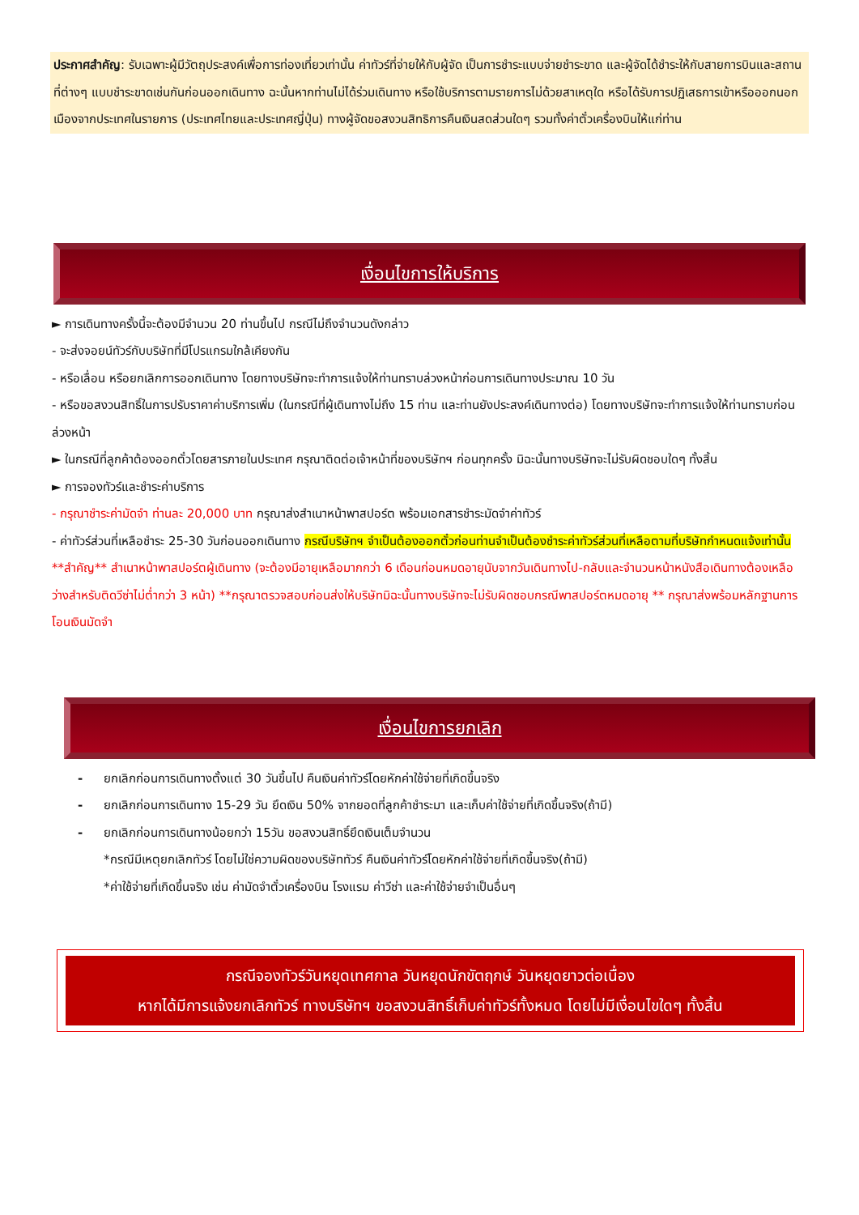ประกาศสำคัญ: รับเฉพาะผู้มีวัตถุประสงค์เพื่อการท่องเที่ยวเท่านั้น ค่าทัวร์ที่จ่ายให้กับผู้จัด เป็นการชำระแบบจ่ายชำระขาด และผู้จัดได้ชำระให้กับสายการบินและสถานที่ต่างๆ แบบชำระขาดเช่นกันก่อนออกเดินทาง ฉะนั้นหากท่านไม่ได้ร่วมเดินทาง หรือใช้บริการตามรายการไม่ด้วยสาเหตุใด หรือได้รับการปฏิเสธการเข้าหรือออกนอกเมืองจากประเทศในรายการ (ประเทศไทยและประเทศญี่ปุ่น) ทางผู้จัดขอสงวนสิทธิการคืนเงินสดส่วนใดๆ รวมทั้งค่าตั๋วเครื่องบินให้แก่ท่าน
เงื่อนไขการให้บริการ
► การเดินทางครั้งนี้จะต้องมีจำนวน 20 ท่านขึ้นไป กรณีไม่ถึงจำนวนดังกล่าว
- จะส่งจอยน์ทัวร์กับบริษัทที่มีโปรแกรมใกล้เคียงกัน
- หรือเลื่อน หรือยกเลิกการออกเดินทาง โดยทางบริษัทจะทำการแจ้งให้ท่านทราบล่วงหน้าก่อนการเดินทางประมาณ 10 วัน
- หรือขอสงวนสิทธิ์ในการปรับราคาค่าบริการเพิ่ม (ในกรณีที่ผู้เดินทางไม่ถึง 15 ท่าน และท่านยังประสงค์เดินทางต่อ) โดยทางบริษัทจะทำการแจ้งให้ท่านทราบก่อนล่วงหน้า
► ในกรณีที่ลูกค้าต้องออกตั๋วโดยสารภายในประเทศ กรุณาติดต่อเจ้าหน้าที่ของบริษัทฯ ก่อนทุกครั้ง มิฉะนั้นทางบริษัทจะไม่รับผิดชอบใดๆ ทั้งสิ้น
► การจองทัวร์และชำระค่าบริการ
- กรุณาชำระค่ามัดจำ ท่านละ 20,000 บาท กรุณาส่งสำเนาหน้าพาสปอร์ต พร้อมเอกสารชำระมัดจำค่าทัวร์
- ค่าทัวร์ส่วนที่เหลือชำระ 25-30 วันก่อนออกเดินทาง กรณีบริษัทฯ จำเป็นต้องออกตั๋วก่อนท่านจำเป็นต้องชำระค่าทัวร์ส่วนที่เหลือตามที่บริษัทกำหนดแจ้งเท่านั้น
**สำคัญ** สำเนาหน้าพาสปอร์ตผู้เดินทาง (จะต้องมีอายุเหลือมากกว่า 6 เดือนก่อนหมดอายุนับจากวันเดินทางไป-กลับและจำนวนหน้าหนังสือเดินทางต้องเหลือว่างสำหรับติดวีซ่าไม่ต่ำกว่า 3 หน้า) **กรุณาตรวจสอบก่อนส่งให้บริษัทมิฉะนั้นทางบริษัทจะไม่รับผิดชอบกรณีพาสปอร์ตหมดอายุ ** กรุณาส่งพร้อมหลักฐานการโอนเงินมัดจำ
เงื่อนไขการยกเลิก
- ยกเลิกก่อนการเดินทางตั้งแต่ 30 วันขึ้นไป คืนเงินค่าทัวร์โดยหักค่าใช้จ่ายที่เกิดขึ้นจริง
- ยกเลิกก่อนการเดินทาง 15-29 วัน ยึดเงิน 50% จากยอดที่ลูกค้าชำระมา และเก็บค่าใช้จ่ายที่เกิดขึ้นจริง(ถ้ามี)
- ยกเลิกก่อนการเดินทางน้อยกว่า 15วัน ขอสงวนสิทธิ์ยึดเงินเต็มจำนวน
*กรณีมีเหตุยกเลิกทัวร์ โดยไม่ใช่ความผิดของบริษัททัวร์ คืนเงินค่าทัวร์โดยหักค่าใช้จ่ายที่เกิดขึ้นจริง(ถ้ามี)
*ค่าใช้จ่ายที่เกิดขึ้นจริง เช่น ค่ามัดจำตั๋วเครื่องบิน โรงแรม ค่าวีซ่า และค่าใช้จ่ายจำเป็นอื่นๆ
กรณีจองทัวร์วันหยุดเทศกาล วันหยุดนักขัตฤกษ์ วันหยุดยาวต่อเนื่อง
หากได้มีการแจ้งยกเลิกทัวร์ ทางบริษัทฯ ขอสงวนสิทธิ์เก็บค่าทัวร์ทั้งหมด โดยไม่มีเงื่อนไขใดๆ ทั้งสิ้น